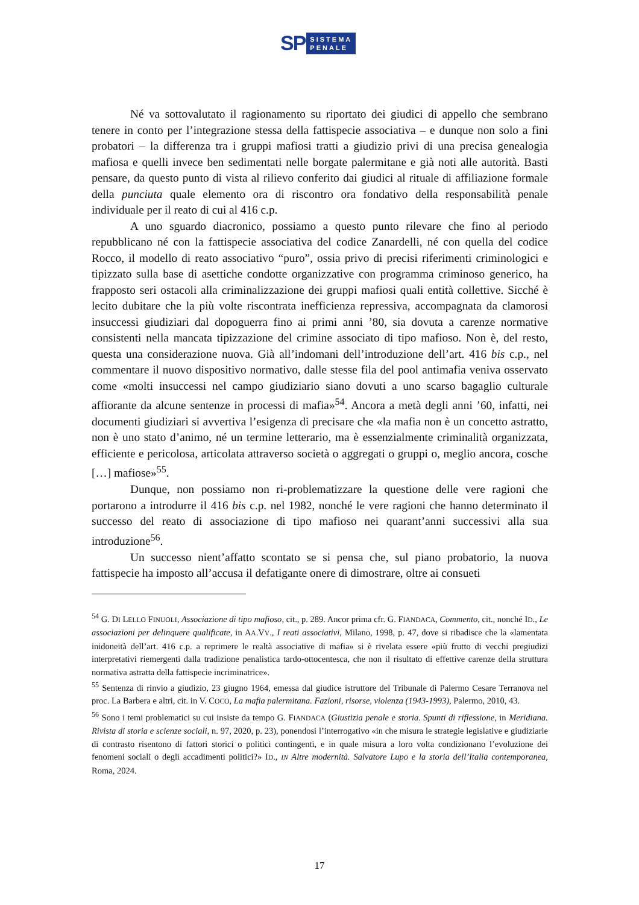SP
SISTEMA
PENALE
Né va sottovalutato il ragionamento su riportato dei giudici di appello che sembrano tenere in conto per l’integrazione stessa della fattispecie associativa – e dunque non solo a fini probatori – la differenza tra i gruppi mafiosi tratti a giudizio privi di una precisa genealogia mafiosa e quelli invece ben sedimentati nelle borgate palermitane e già noti alle autorità. Basti pensare, da questo punto di vista al rilievo conferito dai giudici al rituale di affiliazione formale della punciuta quale elemento ora di riscontro ora fondativo della responsabilità penale individuale per il reato di cui al 416 c.p.
A uno sguardo diacronico, possiamo a questo punto rilevare che fino al periodo repubblicano né con la fattispecie associativa del codice Zanardelli, né con quella del codice Rocco, il modello di reato associativo “puro”, ossia privo di precisi riferimenti criminologici e tipizzato sulla base di asettiche condotte organizzative con programma criminoso generico, ha frapposto seri ostacoli alla criminalizzazione dei gruppi mafiosi quali entità collettive. Sicché è lecito dubitare che la più volte riscontrata inefficienza repressiva, accompagnata da clamorosi insuccessi giudiziari dal dopoguerra fino ai primi anni ’80, sia dovuta a carenze normative consistenti nella mancata tipizzazione del crimine associato di tipo mafioso. Non è, del resto, questa una considerazione nuova. Già all’indomani dell’introduzione dell’art. 416 bis c.p., nel commentare il nuovo dispositivo normativo, dalle stesse fila del pool antimafia veniva osservato come «molti insuccessi nel campo giudiziario siano dovuti a uno scarso bagaglio culturale affiorante da alcune sentenze in processi di mafia»<sup>54</sup>. Ancora a metà degli anni ’60, infatti, nei documenti giudiziari si avvertiva l’esigenza di precisare che «la mafia non è un concetto astratto, non è uno stato d’animo, né un termine letterario, ma è essenzialmente criminalità organizzata, efficiente e pericolosa, articolata attraverso società o aggregati o gruppi o, meglio ancora, cosche […] mafiose»<sup>55</sup>.
Dunque, non possiamo non ri-problematizzare la questione delle vere ragioni che portarono a introdurre il 416 bis c.p. nel 1982, nonché le vere ragioni che hanno determinato il successo del reato di associazione di tipo mafioso nei quarant’anni successivi alla sua introduzione<sup>56</sup>.
Un successo nient’affatto scontato se si pensa che, sul piano probatorio, la nuova fattispecie ha imposto all’accusa il defatigante onere di dimostrare, oltre ai consueti
<sup>54</sup> G. DI LELLO FINUOLI, Associazione di tipo mafioso, cit., p. 289. Ancor prima cfr. G. FIANDACA, Commento, cit., nonché ID., Le associazioni per delinquere qualificate, in AA.VV., I reati associativi, Milano, 1998, p. 47, dove si ribadisce che la «lamentata inidoneità dell’art. 416 c.p. a reprimere le realtà associative di mafia» si è rivelata essere «più frutto di vecchi pregiudizi interpretativi riemergenti dalla tradizione penalistica tardo-ottocentesca, che non il risultato di effettive carenze della struttura normativa astratta della fattispecie incriminatrice».
<sup>55</sup> Sentenza di rinvio a giudizio, 23 giugno 1964, emessa dal giudice istruttore del Tribunale di Palermo Cesare Terranova nel proc. La Barbera e altri, cit. in V. COCO, La mafia palermitana. Fazioni, risorse, violenza (1943-1993), Palermo, 2010, 43.
<sup>56</sup> Sono i temi problematici su cui insiste da tempo G. FIANDACA (Giustizia penale e storia. Spunti di riflessione, in Meridiana. Rivista di storia e scienze sociali, n. 97, 2020, p. 23), ponendosi l’interrogativo «in che misura le strategie legislative e giudiziarie di contrasto risentono di fattori storici o politici contingenti, e in quale misura a loro volta condizionano l’evoluzione dei fenomeni sociali o degli accadimenti politici?» ID., IN Altre modernità. Salvatore Lupo e la storia dell’Italia contemporanea, Roma, 2024.
17